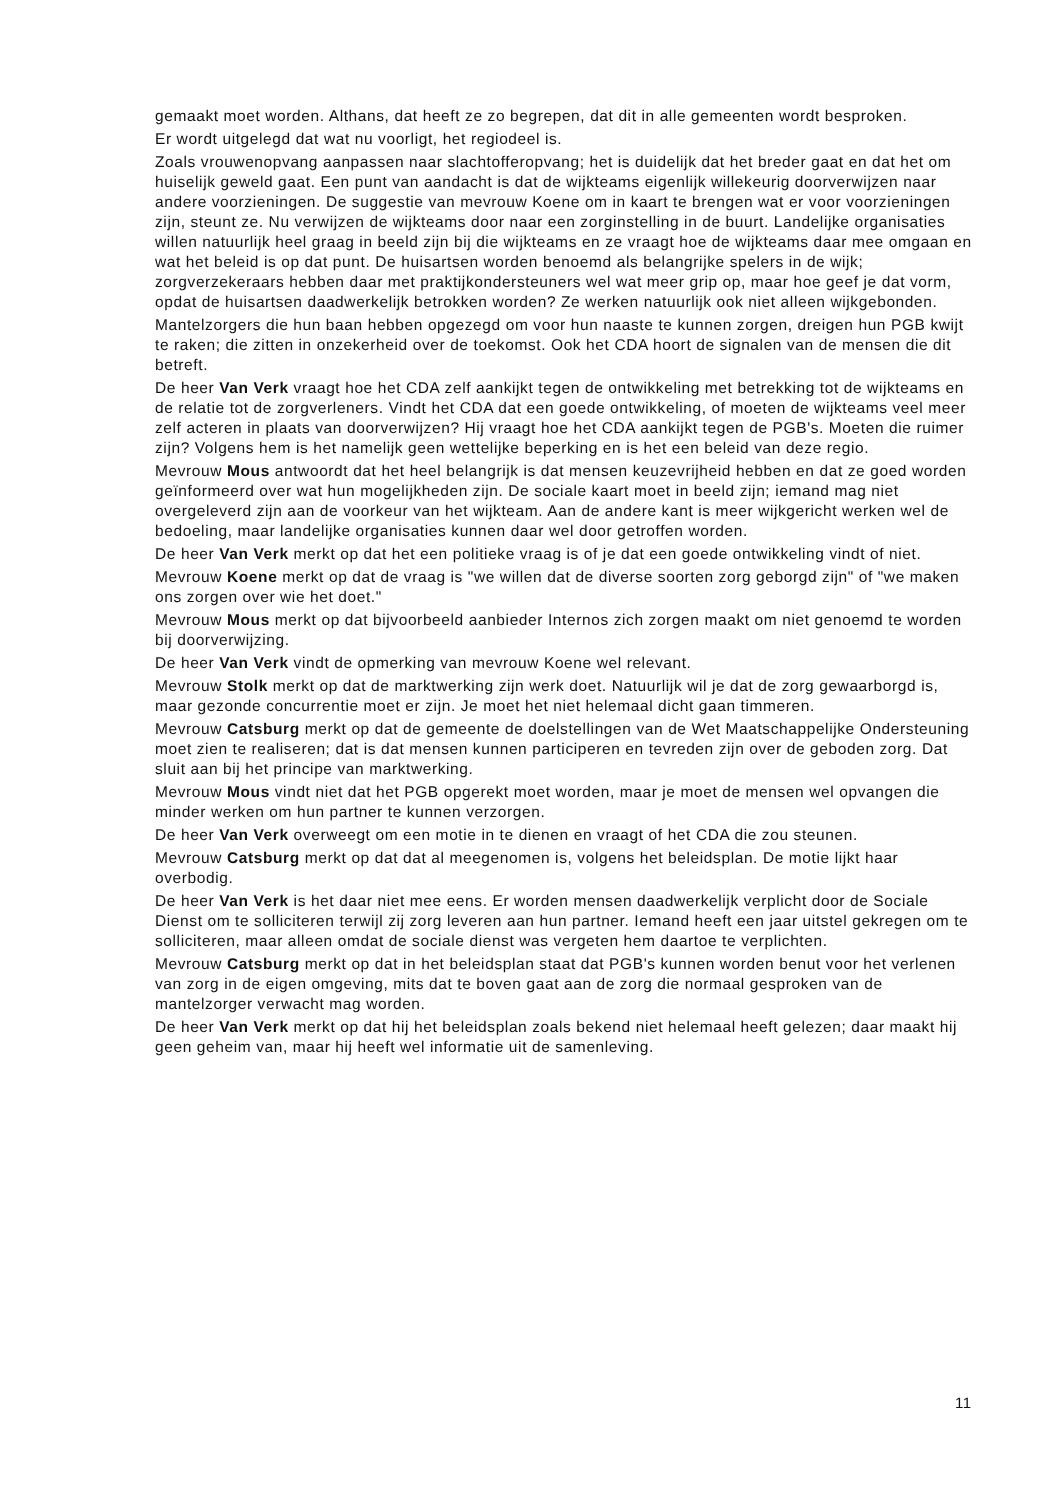gemaakt moet worden. Althans, dat heeft ze zo begrepen, dat dit in alle gemeenten wordt besproken.
Er wordt uitgelegd dat wat nu voorligt, het regiodeel is.
Zoals vrouwenopvang aanpassen naar slachtofferopvang; het is duidelijk dat het breder gaat en dat het om huiselijk geweld gaat. Een punt van aandacht is dat de wijkteams eigenlijk willekeurig doorverwijzen naar andere voorzieningen. De suggestie van mevrouw Koene om in kaart te brengen wat er voor voorzieningen zijn, steunt ze. Nu verwijzen de wijkteams door naar een zorginstelling in de buurt. Landelijke organisaties willen natuurlijk heel graag in beeld zijn bij die wijkteams en ze vraagt hoe de wijkteams daar mee omgaan en wat het beleid is op dat punt. De huisartsen worden benoemd als belangrijke spelers in de wijk; zorgverzekeraars hebben daar met praktijkondersteuners wel wat meer grip op, maar hoe geef je dat vorm, opdat de huisartsen daadwerkelijk betrokken worden? Ze werken natuurlijk ook niet alleen wijkgebonden.
Mantelzorgers die hun baan hebben opgezegd om voor hun naaste te kunnen zorgen, dreigen hun PGB kwijt te raken; die zitten in onzekerheid over de toekomst. Ook het CDA hoort de signalen van de mensen die dit betreft.
De heer Van Verk vraagt hoe het CDA zelf aankijkt tegen de ontwikkeling met betrekking tot de wijkteams en de relatie tot de zorgverleners. Vindt het CDA dat een goede ontwikkeling, of moeten de wijkteams veel meer zelf acteren in plaats van doorverwijzen? Hij vraagt hoe het CDA aankijkt tegen de PGB's. Moeten die ruimer zijn? Volgens hem is het namelijk geen wettelijke beperking en is het een beleid van deze regio.
Mevrouw Mous antwoordt dat het heel belangrijk is dat mensen keuzevrijheid hebben en dat ze goed worden geïnformeerd over wat hun mogelijkheden zijn. De sociale kaart moet in beeld zijn; iemand mag niet overgeleverd zijn aan de voorkeur van het wijkteam. Aan de andere kant is meer wijkgericht werken wel de bedoeling, maar landelijke organisaties kunnen daar wel door getroffen worden.
De heer Van Verk merkt op dat het een politieke vraag is of je dat een goede ontwikkeling vindt of niet.
Mevrouw Koene merkt op dat de vraag is "we willen dat de diverse soorten zorg geborgd zijn" of "we maken ons zorgen over wie het doet."
Mevrouw Mous merkt op dat bijvoorbeeld aanbieder Internos zich zorgen maakt om niet genoemd te worden bij doorverwijzing.
De heer Van Verk vindt de opmerking van mevrouw Koene wel relevant.
Mevrouw Stolk merkt op dat de marktwerking zijn werk doet. Natuurlijk wil je dat de zorg gewaarborgd is, maar gezonde concurrentie moet er zijn. Je moet het niet helemaal dicht gaan timmeren.
Mevrouw Catsburg merkt op dat de gemeente de doelstellingen van de Wet Maatschappelijke Ondersteuning moet zien te realiseren; dat is dat mensen kunnen participeren en tevreden zijn over de geboden zorg. Dat sluit aan bij het principe van marktwerking.
Mevrouw Mous vindt niet dat het PGB opgerekt moet worden, maar je moet de mensen wel opvangen die minder werken om hun partner te kunnen verzorgen.
De heer Van Verk overweegt om een motie in te dienen en vraagt of het CDA die zou steunen.
Mevrouw Catsburg merkt op dat dat al meegenomen is, volgens het beleidsplan. De motie lijkt haar overbodig.
De heer Van Verk is het daar niet mee eens. Er worden mensen daadwerkelijk verplicht door de Sociale Dienst om te solliciteren terwijl zij zorg leveren aan hun partner. Iemand heeft een jaar uitstel gekregen om te solliciteren, maar alleen omdat de sociale dienst was vergeten hem daartoe te verplichten.
Mevrouw Catsburg merkt op dat in het beleidsplan staat dat PGB's kunnen worden benut voor het verlenen van zorg in de eigen omgeving, mits dat te boven gaat aan de zorg die normaal gesproken van de mantelzorger verwacht mag worden.
De heer Van Verk merkt op dat hij het beleidsplan zoals bekend niet helemaal heeft gelezen; daar maakt hij geen geheim van, maar hij heeft wel informatie uit de samenleving.
11